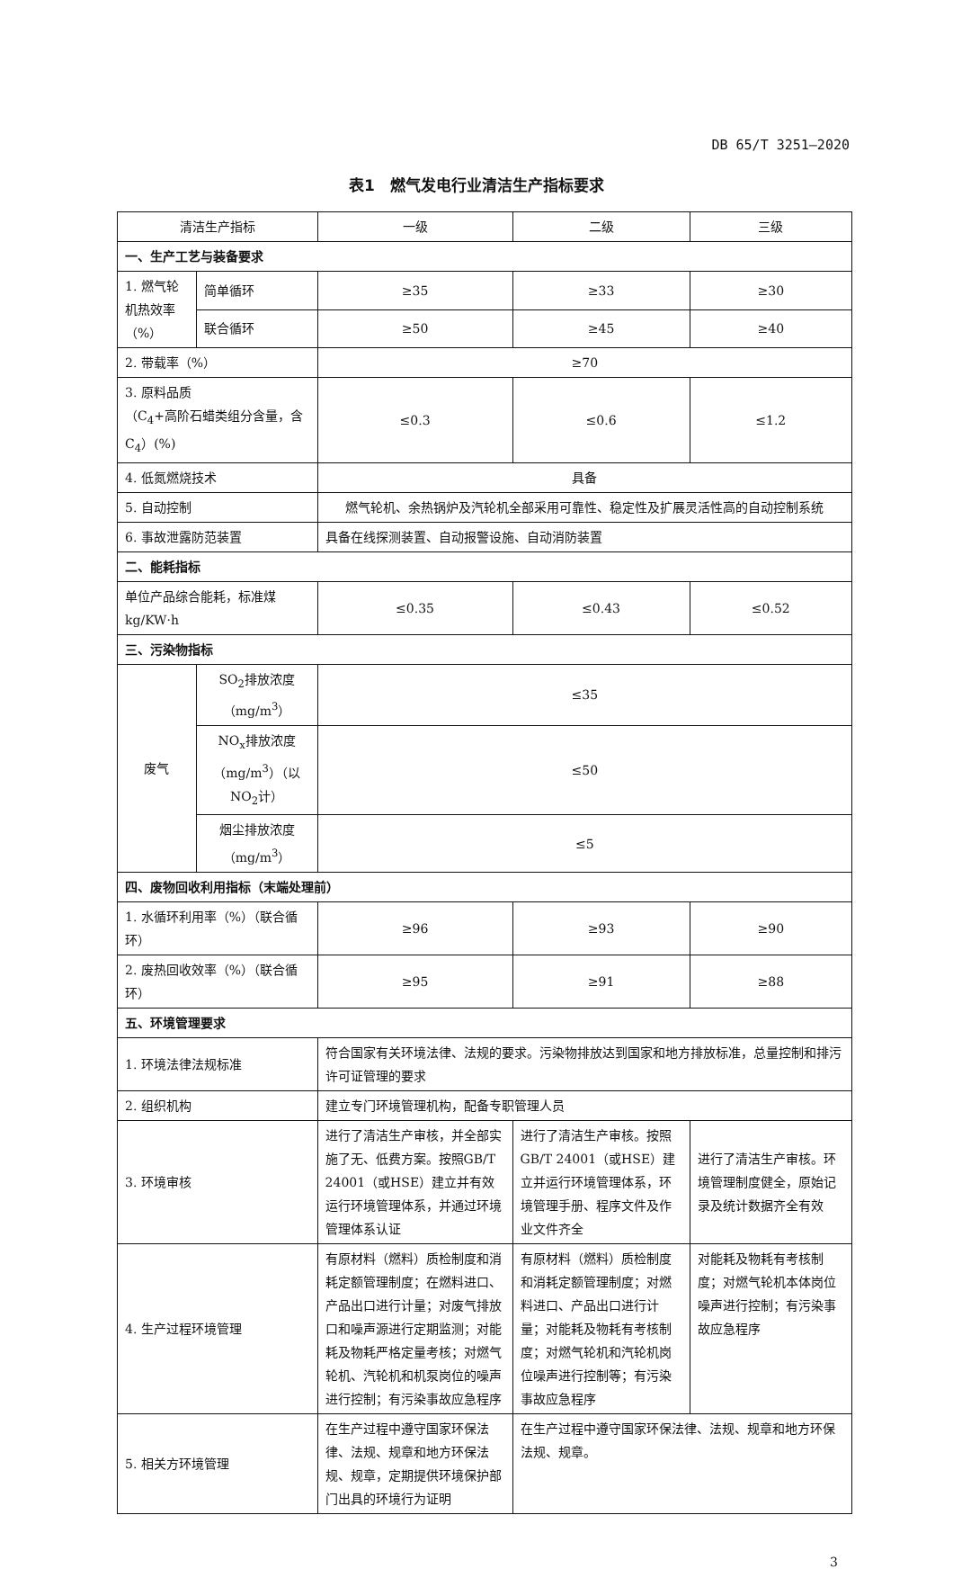DB 65/T 3251—2020
表1　燃气发电行业清洁生产指标要求
| 清洁生产指标 | | | 一级 | 二级 | 三级 |
| --- | --- | --- | --- | --- | --- |
| 一、生产工艺与装备要求 | | | | | |
| 1. 燃气轮机热效率（%） | | 简单循环 | ≥35 | ≥33 | ≥30 |
| | | 联合循环 | ≥50 | ≥45 | ≥40 |
| 2. 带载率（%） | | | ≥70 | | |
| 3. 原料品质 （C<sub>4</sub>+高阶石蜡类组分含量，含C<sub>4</sub>）(%) | | | ≤0.3 | ≤0.6 | ≤1.2 |
| 4. 低氮燃烧技术 | | | 具备 | | |
| 5. 自动控制 | | | 燃气轮机、余热锅炉及汽轮机全部采用可靠性、稳定性及扩展灵活性高的自动控制系统 | | |
| 6. 事故泄露防范装置 | | | 具备在线探测装置、自动报警设施、自动消防装置 | | |
| 二、能耗指标 | | | | | |
| 单位产品综合能耗，标准煤kg/KW·h | | | ≤0.35 | ≤0.43 | ≤0.52 |
| 三、污染物指标 | | | | | |
| 废气 | SO<sub>2</sub>排放浓度（mg/m<sup>3</sup>） | | ≤35 | | |
| | NO<sub>x</sub>排放浓度（mg/m<sup>3</sup>）（以NO<sub>2</sub>计） | | ≤50 | | |
| | 烟尘排放浓度（mg/m<sup>3</sup>） | | ≤5 | | |
| 四、废物回收利用指标（末端处理前） | | | | | |
| 1. 水循环利用率（%）（联合循环） | | | ≥96 | ≥93 | ≥90 |
| 2. 废热回收效率（%）（联合循环） | | | ≥95 | ≥91 | ≥88 |
| 五、环境管理要求 | | | | | |
| 1. 环境法律法规标准 | | | 符合国家有关环境法律、法规的要求。污染物排放达到国家和地方排放标准，总量控制和排污许可证管理的要求 | | |
| 2. 组织机构 | | | 建立专门环境管理机构，配备专职管理人员 | | |
| 3. 环境审核 | | | 进行了清洁生产审核，并全部实施了无、低费方案。按照GB/T 24001（或HSE）建立并有效运行环境管理体系，并通过环境管理体系认证 | 进行了清洁生产审核。按照GB/T 24001（或HSE）建立并运行环境管理体系，环境管理手册、程序文件及作业文件齐全 | 进行了清洁生产审核。环境管理制度健全，原始记录及统计数据齐全有效 |
| 4. 生产过程环境管理 | | | 有原材料（燃料）质检制度和消耗定额管理制度；在燃料进口、产品出口进行计量；对废气排放口和噪声源进行定期监测；对能耗及物耗严格定量考核；对燃气轮机、汽轮机和机泵岗位的噪声进行控制；有污染事故应急程序 | 有原材料（燃料）质检制度和消耗定额管理制度；对燃料进口、产品出口进行计量；对能耗及物耗有考核制度；对燃气轮机和汽轮机岗位噪声进行控制等；有污染事故应急程序 | 对能耗及物耗有考核制度；对燃气轮机本体岗位噪声进行控制；有污染事故应急程序 |
| 5. 相关方环境管理 | | | 在生产过程中遵守国家环保法律、法规、规章和地方环保法规、规章，定期提供环境保护部门出具的环境行为证明 | 在生产过程中遵守国家环保法律、法规、规章和地方环保法规、规章。 | |
3